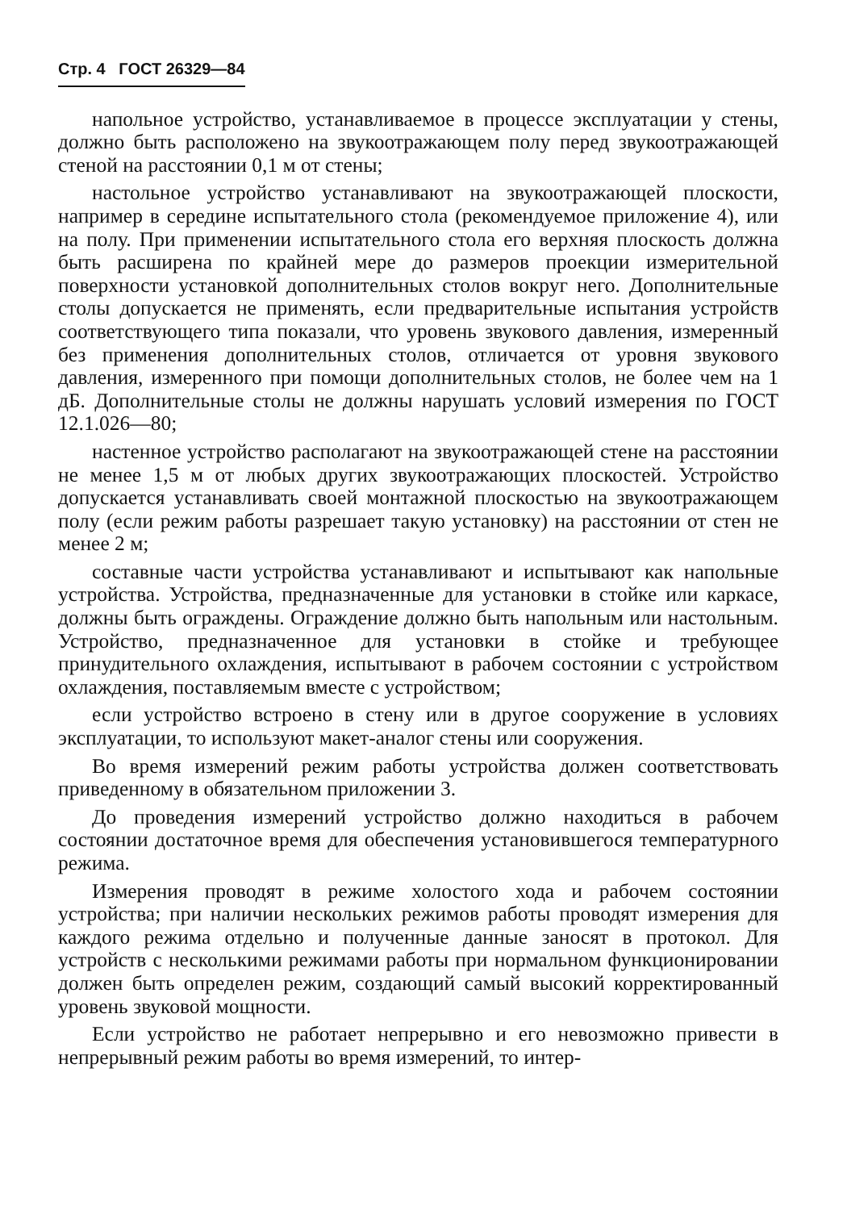Стр. 4 ГОСТ 26329—84
напольное устройство, устанавливаемое в процессе эксплуатации у стены, должно быть расположено на звукоотражающем полу перед звукоотражающей стеной на расстоянии 0,1 м от стены;
настольное устройство устанавливают на звукоотражающей плоскости, например в середине испытательного стола (рекомендуемое приложение 4), или на полу. При применении испытательного стола его верхняя плоскость должна быть расширена по крайней мере до размеров проекции измерительной поверхности установкой дополнительных столов вокруг него. Дополнительные столы допускается не применять, если предварительные испытания устройств соответствующего типа показали, что уровень звукового давления, измеренный без применения дополнительных столов, отличается от уровня звукового давления, измеренного при помощи дополнительных столов, не более чем на 1 дБ. Дополнительные столы не должны нарушать условий измерения по ГОСТ 12.1.026—80;
настенное устройство располагают на звукоотражающей стене на расстоянии не менее 1,5 м от любых других звукоотражающих плоскостей. Устройство допускается устанавливать своей монтажной плоскостью на звукоотражающем полу (если режим работы разрешает такую установку) на расстоянии от стен не менее 2 м;
составные части устройства устанавливают и испытывают как напольные устройства. Устройства, предназначенные для установки в стойке или каркасе, должны быть ограждены. Ограждение должно быть напольным или настольным. Устройство, предназначенное для установки в стойке и требующее принудительного охлаждения, испытывают в рабочем состоянии с устройством охлаждения, поставляемым вместе с устройством;
если устройство встроено в стену или в другое сооружение в условиях эксплуатации, то используют макет-аналог стены или сооружения.
Во время измерений режим работы устройства должен соответствовать приведенному в обязательном приложении 3.
До проведения измерений устройство должно находиться в рабочем состоянии достаточное время для обеспечения установившегося температурного режима.
Измерения проводят в режиме холостого хода и рабочем состоянии устройства; при наличии нескольких режимов работы проводят измерения для каждого режима отдельно и полученные данные заносят в протокол. Для устройств с несколькими режимами работы при нормальном функционировании должен быть определен режим, создающий самый высокий корректированный уровень звуковой мощности.
Если устройство не работает непрерывно и его невозможно привести в непрерывный режим работы во время измерений, то интер-